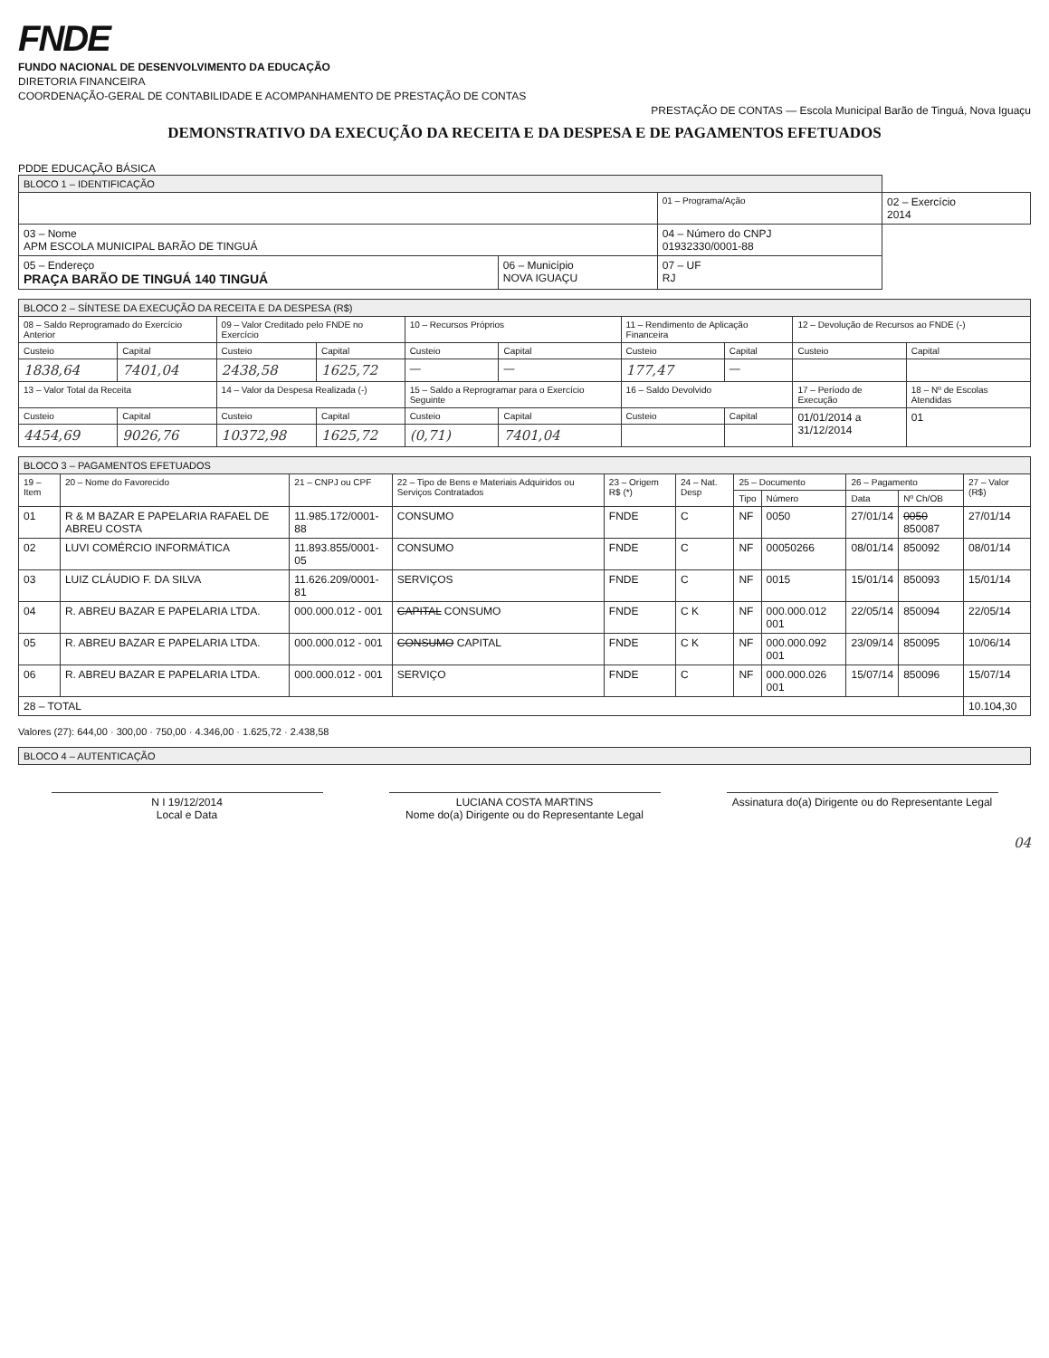FNDE
FUNDO NACIONAL DE DESENVOLVIMENTO DA EDUCAÇÃO
DIRETORIA FINANCEIRA
COORDENAÇÃO-GERAL DE CONTABILIDADE E ACOMPANHAMENTO DE PRESTAÇÃO DE CONTAS
PRESTAÇÃO DE CONTAS — Escola Municipal Barão de Tinguá, Nova Iguaçu
DEMONSTRATIVO DA EXECUÇÃO DA RECEITA E DA DESPESA E DE PAGAMENTOS EFETUADOS
| BLOCO 1 – IDENTIFICAÇÃO | | | |
| | | 01 – Programa/Ação | 02 – Exercício 2014 |
| 03 – Nome APM ESCOLA MUNICIPAL BARÃO DE TINGUÁ | | 04 – Número do CNPJ 01932330/0001-88 | |
| 05 – Endereço PRAÇA BARÃO DE TINGUÁ 140 TINGUÁ | 06 – Município NOVA IGUAÇU | 07 – UF RJ | |
| BLOCO 2 – SÍNTESE DA EXECUÇÃO DA RECEITA E DA DESPESA (R$) | | | | | | | | | |
| 08 – Saldo Reprogramado do Exercício Anterior | | 09 – Valor Creditado pelo FNDE no Exercício | | 10 – Recursos Próprios | | 11 – Rendimento de Aplicação Financeira | | 12 – Devolução de Recursos ao FNDE (-) | |
| Custeio | Capital | Custeio | Capital | Custeio | Capital | Custeio | Capital | Custeio | Capital |
| 1838,64 | 7401,04 | 2438,58 | 1625,72 | — | — | 177,47 | — | | |
| 13 – Valor Total da Receita | | 14 – Valor da Despesa Realizada (-) | | 15 – Saldo a Reprogramar para o Exercício Seguinte | | 16 – Saldo Devolvido | | 17 – Período de Execução | 18 – Nº de Escolas Atendidas |
| Custeio | Capital | Custeio | Capital | Custeio | Capital | Custeio | Capital | 01/01/2014 a 31/12/2014 | 01 |
| 4454,69 | 9026,76 | 10372,98 | 1625,72 | (0,71) | 7401,04 | | | | |
| BLOCO 3 – PAGAMENTOS EFETUADOS | | | | | | | | | | |
| 19 – Item | 20 – Nome do Favorecido | 21 – CNPJ ou CPF | 22 – Tipo de Bens e Materiais Adquiridos ou Serviços Contratados | 23 – Origem R$ (*) | 24 – Nat. Desp | 25 – Documento | | 26 – Pagamento | | 27 – Valor (R$) |
| | | | | | | Tipo | Número | Data | Nº Ch/OB | |
| 01 | R & M BAZAR E PAPELARIA RAFAEL DE ABREU COSTA | 11.985.172/0001-88 | CONSUMO | FNDE | C | NF | 0050 | 27/01/14 | 0050 850087 | 27/01/14 |
| 02 | LUVI COMÉRCIO INFORMÁTICA | 11.893.855/0001-05 | CONSUMO | FNDE | C | NF | 00050266 | 08/01/14 | 850092 | 08/01/14 |
| 03 | LUIZ CLÁUDIO F. DA SILVA | 11.626.209/0001-81 | SERVIÇOS | FNDE | C | NF | 0015 | 15/01/14 | 850093 | 15/01/14 |
| 04 | R. ABREU BAZAR E PAPELARIA LTDA. | 000.000.012 - 001 | CAPITAL CONSUMO | FNDE | C K | NF | 000.000.012 001 | 22/05/14 | 850094 | 22/05/14 |
| 05 | R. ABREU BAZAR E PAPELARIA LTDA. | 000.000.012 - 001 | CONSUMO CAPITAL | FNDE | C K | NF | 000.000.092 001 | 23/09/14 | 850095 | 10/06/14 |
| 06 | R. ABREU BAZAR E PAPELARIA LTDA. | 000.000.012 - 001 | SERVIÇO | FNDE | C | NF | 000.000.026 001 | 15/07/14 | 850096 | 15/07/14 |
| 28 – TOTAL | | | | | | | | | | 10.104,30 |
Valores (27): 644,00 · 300,00 · 750,00 · 4.346,00 · 1.625,72 · 2.438,58
| BLOCO 4 – AUTENTICAÇÃO |
N I 19/12/2014
Local e Data
LUCIANA COSTA MARTINS
Nome do(a) Dirigente ou do Representante Legal
Assinatura do(a) Dirigente ou do Representante Legal
04